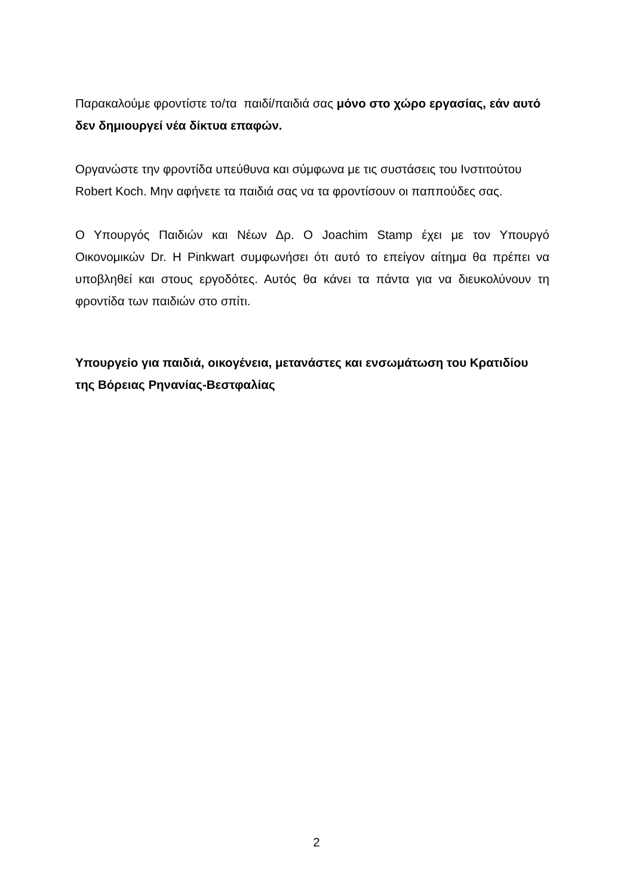Παρακαλούμε φροντίστε το/τα παιδί/παιδιά σας μόνο στο χώρο εργασίας, εάν αυτό δεν δημιουργεί νέα δίκτυα επαφών.
Οργανώστε την φροντίδα υπεύθυνα και σύμφωνα με τις συστάσεις του Ινστιτούτου Robert Koch. Μην αφήνετε τα παιδιά σας να τα φροντίσουν οι παππούδες σας.
Ο Υπουργός Παιδιών και Νέων Δρ. Ο Joachim Stamp έχει με τον Υπουργό Οικονομικών Dr. H Pinkwart συμφωνήσει ότι αυτό το επείγον αίτημα θα πρέπει να υποβληθεί και στους εργοδότες. Αυτός θα κάνει τα πάντα για να διευκολύνουν τη φροντίδα των παιδιών στο σπίτι.
Υπουργείο για παιδιά, οικογένεια, μετανάστες και ενσωμάτωση του Κρατιδίου της Βόρειας Ρηνανίας-Βεστφαλίας
2